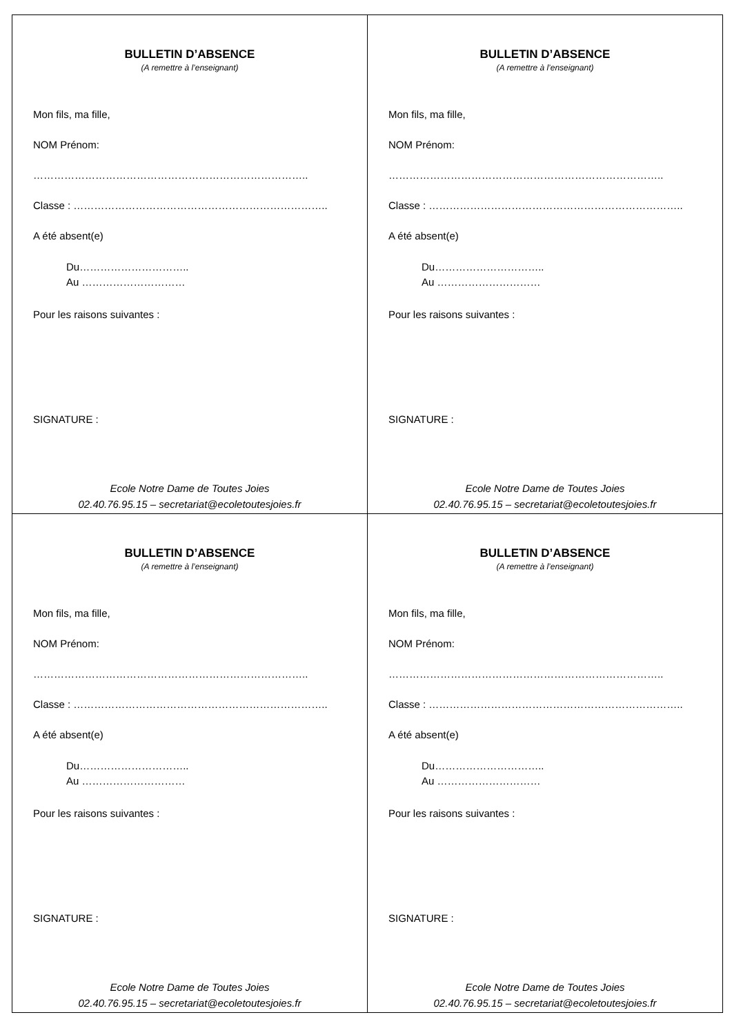| BULLETIN D’ABSENCE (A remettre à l’enseignant) Mon fils, ma fille, NOM Prénom: …………………………………………………………………….. Classe : ……………………………………………………………….. A été absent(e) Du………………………….. Au ………………………… Pour les raisons suivantes : SIGNATURE : Ecole Notre Dame de Toutes Joies 02.40.76.95.15 – secretariat@ecoletoutesjoies.fr | BULLETIN D’ABSENCE (A remettre à l’enseignant) Mon fils, ma fille, NOM Prénom: …………………………………………………………………….. Classe : ……………………………………………………………….. A été absent(e) Du………………………….. Au ………………………… Pour les raisons suivantes : SIGNATURE : Ecole Notre Dame de Toutes Joies 02.40.76.95.15 – secretariat@ecoletoutesjoies.fr |
| BULLETIN D’ABSENCE (A remettre à l’enseignant) Mon fils, ma fille, NOM Prénom: …………………………………………………………………….. Classe : ……………………………………………………………….. A été absent(e) Du………………………….. Au ………………………… Pour les raisons suivantes : SIGNATURE : Ecole Notre Dame de Toutes Joies 02.40.76.95.15 – secretariat@ecoletoutesjoies.fr | BULLETIN D’ABSENCE (A remettre à l’enseignant) Mon fils, ma fille, NOM Prénom: …………………………………………………………………….. Classe : ……………………………………………………………….. A été absent(e) Du………………………….. Au ………………………… Pour les raisons suivantes : SIGNATURE : Ecole Notre Dame de Toutes Joies 02.40.76.95.15 – secretariat@ecoletoutesjoies.fr |